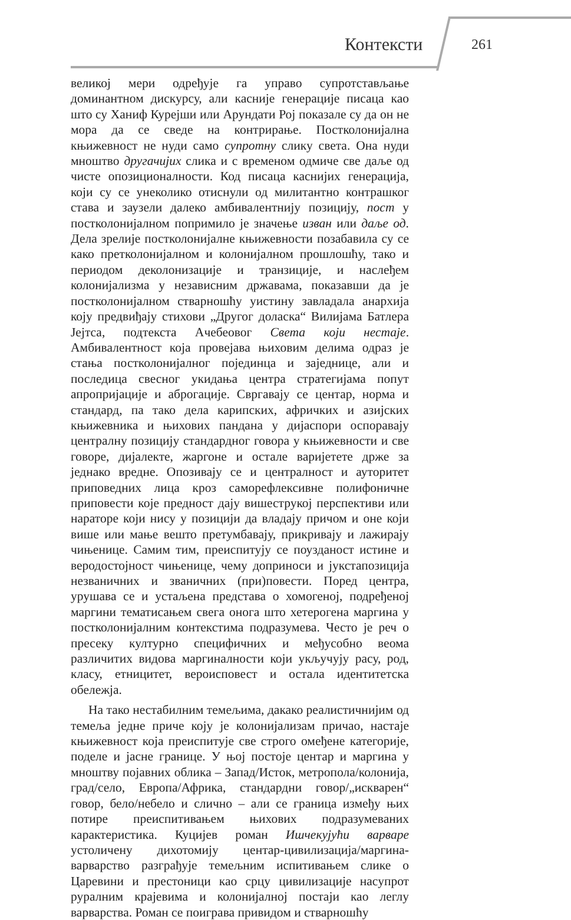Контексти 261
великој мери одређује га управо супротстављање доминантном дискурсу, али касније генерације писаца као што су Ханиф Курејши или Арундати Рој показале су да он не мора да се сведе на контрирање. Постколонијална књижевност не нуди само супротну слику света. Она нуди мноштво другачијих слика и с временом одмиче све даље од чисте опозиционалности. Код писаца каснијих генерација, који су се унеколико отиснули од милитантно контрашког става и заузели далеко амбивалентнију позицију, пост у постколонијалном попримило је значење изван или даље од. Дела зрелије постколонијалне књижевности позабавила су се како претколонијалном и колонијалном прошлошћу, тако и периодом деколонизације и транзиције, и наслеђем колонијализма у независним државама, показавши да је постколонијалном стварношћу уистину завладала анархија коју предвиђају стихови „Другог доласка“ Вилијама Батлера Јејтса, подтекста Ачебеовог Света који нестаје. Амбивалентност која провејава њиховим делима одраз је стања постколонијалног појединца и заједнице, али и последица свесног укидања центра стратегијама попут апропријације и аброгације. Свргавају се центар, норма и стандард, па тако дела карипских, афричких и азијских књижевника и њихових пандана у дијаспори оспоравају централну позицију стандардног говора у књижевности и све говоре, дијалекте, жаргоне и остале варијетете држе за једнако вредне. Опозивају се и централност и ауторитет приповедних лица кроз саморефлексивне полифоничне приповести које предност дају вишеструкој перспективи или нараторе који нису у позицији да владају причом и оне који више или мање вешто претумбавају, прикривају и лажирају чињенице. Самим тим, преиспитују се поузданост истине и веродостојност чињенице, чему доприноси и јукстапозиција незваничних и званичних (при)повести. Поред центра, урушава се и устаљена представа о хомогеној, подређеној маргини тематисањем свега онога што хетерогена маргина у постколонијалним контекстима подразумева. Често је реч о пресеку културно специфичних и међусобно веома различитих видова маргиналности који укључују расу, род, класу, етницитет, вероисповест и остала идентитетска обележја.
На тако нестабилним темељима, дакако реалистичнијим од темеља једне приче коју је колонијализам причао, настаје књижевност која преиспитује све строго омеђене категорије, поделе и јасне границе. У њој постоје центар и маргина у мноштву појавних облика – Запад/Исток, метропола/колонија, град/село, Европа/Африка, стандардни говор/„искварен“ говор, бело/небело и слично – али се граница између њих потире преиспитивањем њихових подразумеваних карактеристика. Куцијев роман Ишчекујући варваре устоличену дихотомију центар-цивилизација/маргина-варварство разграђује темељним испитивањем слике о Царевини и престоници као срцу цивилизације насупрот руралним крајевима и колонијалној постаји као леглу варварства. Роман се поиграва привидом и стварношћу